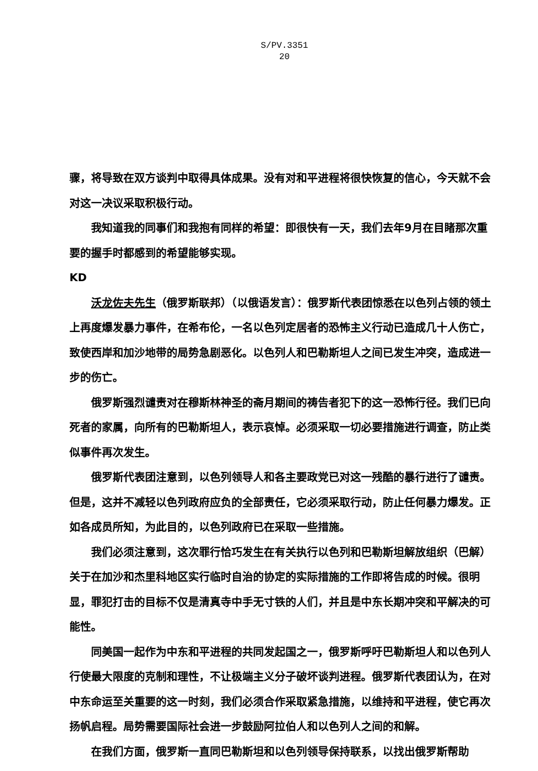S/PV.3351
20
骤，将导致在双方谈判中取得具体成果。没有对和平进程将很快恢复的信心，今天就不会对这一决议采取积极行动。
我知道我的同事们和我抱有同样的希望：即很快有一天，我们去年9月在目睹那次重要的握手时都感到的希望能够实现。
KD
沃龙佐夫先生（俄罗斯联邦）（以俄语发言）：俄罗斯代表团惊悉在以色列占领的领土上再度爆发暴力事件，在希布伦，一名以色列定居者的恐怖主义行动已造成几十人伤亡，致使西岸和加沙地带的局势急剧恶化。以色列人和巴勒斯坦人之间已发生冲突，造成进一步的伤亡。
俄罗斯强烈谴责对在穆斯林神圣的斋月期间的祷告者犯下的这一恐怖行径。我们已向死者的家属，向所有的巴勒斯坦人，表示哀悼。必须采取一切必要措施进行调查，防止类似事件再次发生。
俄罗斯代表团注意到，以色列领导人和各主要政党已对这一残酷的暴行进行了谴责。但是，这并不减轻以色列政府应负的全部责任，它必须采取行动，防止任何暴力爆发。正如各成员所知，为此目的，以色列政府已在采取一些措施。
我们必须注意到，这次罪行恰巧发生在有关执行以色列和巴勒斯坦解放组织（巴解）关于在加沙和杰里科地区实行临时自治的协定的实际措施的工作即将告成的时候。很明显，罪犯打击的目标不仅是清真寺中手无寸铁的人们，并且是中东长期冲突和平解决的可能性。
同美国一起作为中东和平进程的共同发起国之一，俄罗斯呼吁巴勒斯坦人和以色列人行使最大限度的克制和理性，不让极端主义分子破坏谈判进程。俄罗斯代表团认为，在对中东命运至关重要的这一时刻，我们必须合作采取紧急措施，以维持和平进程，使它再次扬帆启程。局势需要国际社会进一步鼓励阿拉伯人和以色列人之间的和解。
在我们方面，俄罗斯一直同巴勒斯坦和以色列领导保持联系，以找出俄罗斯帮助